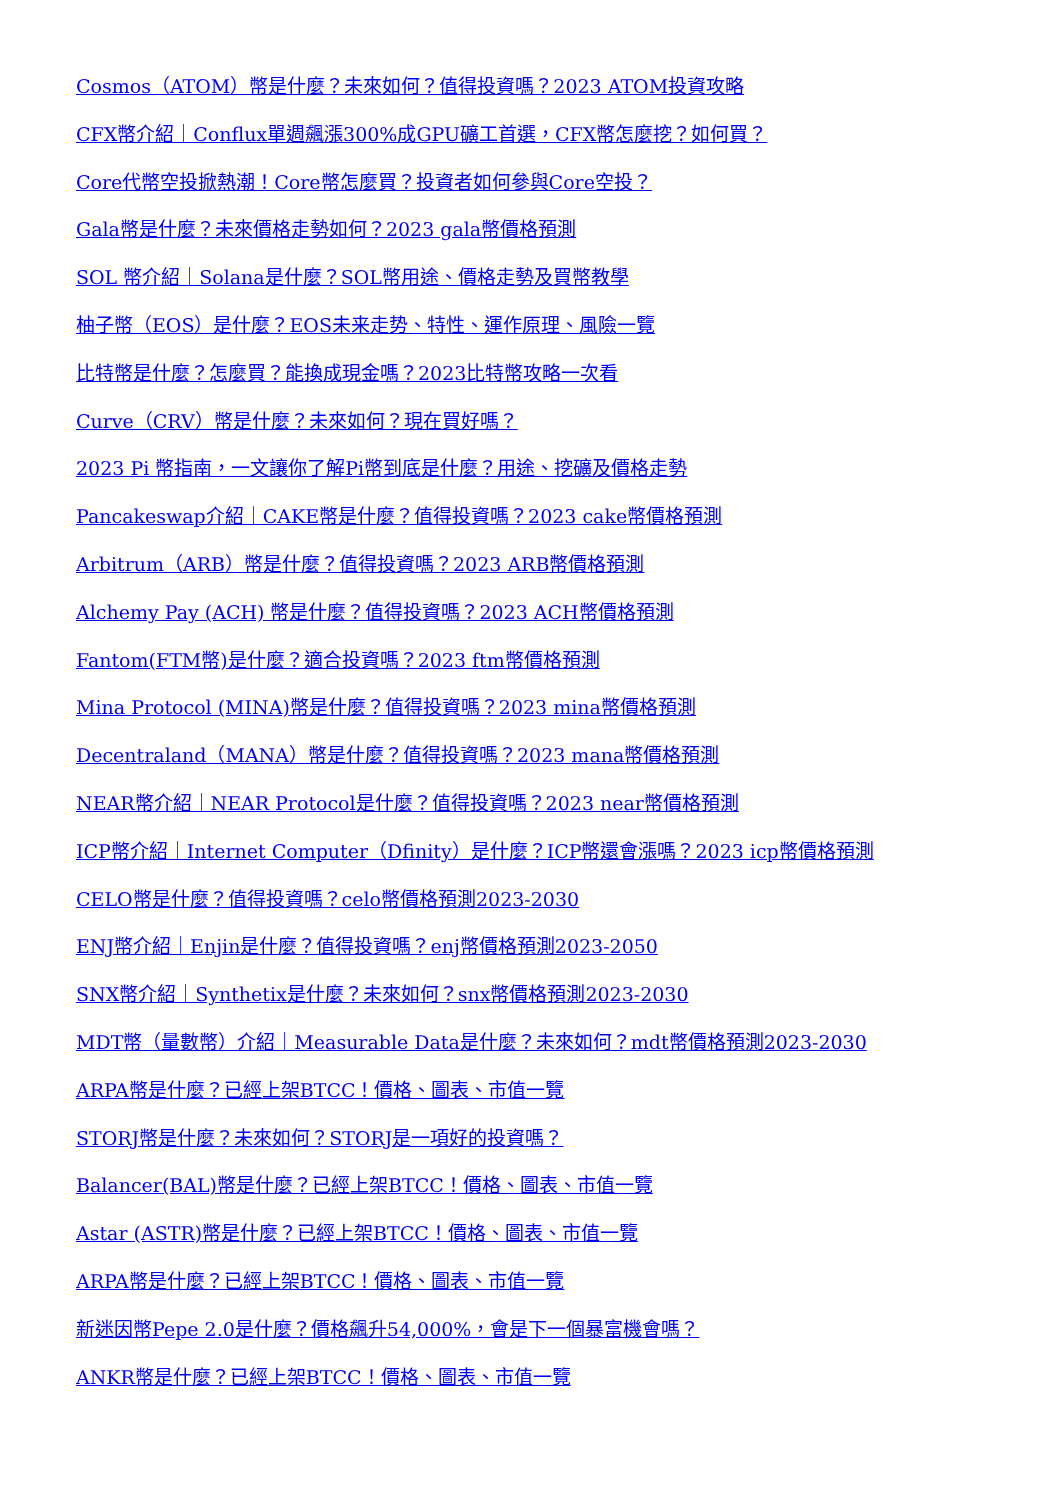Cosmos（ATOM）幣是什麼？未來如何？值得投資嗎？2023 ATOM投資攻略
CFX幣介紹｜Conflux單週飆漲300%成GPU礦工首選，CFX幣怎麼挖？如何買？
Core代幣空投掀熱潮！Core幣怎麼買？投資者如何參與Core空投？
Gala幣是什麼？未來價格走勢如何？2023 gala幣價格預測
SOL 幣介紹｜Solana是什麼？SOL幣用途、價格走勢及買幣教學
柚子幣（EOS）是什麼？EOS未来走势、特性、運作原理、風險一覽
比特幣是什麼？怎麼買？能換成現金嗎？2023比特幣攻略一次看
Curve（CRV）幣是什麼？未來如何？現在買好嗎？
2023 Pi 幣指南，一文讓你了解Pi幣到底是什麼？用途、挖礦及價格走勢
Pancakeswap介紹｜CAKE幣是什麼？值得投資嗎？2023 cake幣價格預測
Arbitrum（ARB）幣是什麼？值得投資嗎？2023 ARB幣價格預測
Alchemy Pay (ACH) 幣是什麼？值得投資嗎？2023 ACH幣價格預測
Fantom(FTM幣)是什麼？適合投資嗎？2023 ftm幣價格預測
Mina Protocol (MINA)幣是什麼？值得投資嗎？2023 mina幣價格預測
Decentraland（MANA）幣是什麼？值得投資嗎？2023 mana幣價格預測
NEAR幣介紹｜NEAR Protocol是什麼？值得投資嗎？2023 near幣價格預測
ICP幣介紹｜Internet Computer（Dfinity）是什麼？ICP幣還會漲嗎？2023 icp幣價格預測
CELO幣是什麼？值得投資嗎？celo幣價格預測2023-2030
ENJ幣介紹｜Enjin是什麼？值得投資嗎？enj幣價格預測2023-2050
SNX幣介紹｜Synthetix是什麼？未來如何？snx幣價格預測2023-2030
MDT幣（量數幣）介紹｜Measurable Data是什麼？未來如何？mdt幣價格預測2023-2030
ARPA幣是什麼？已經上架BTCC！價格、圖表、市值一覽
STORJ幣是什麼？未來如何？STORJ是一項好的投資嗎？
Balancer(BAL)幣是什麼？已經上架BTCC！價格、圖表、市值一覽
Astar (ASTR)幣是什麼？已經上架BTCC！價格、圖表、市值一覽
ARPA幣是什麼？已經上架BTCC！價格、圖表、市值一覽
新迷因幣Pepe 2.0是什麼？價格飆升54,000%，會是下一個暴富機會嗎？
ANKR幣是什麼？已經上架BTCC！價格、圖表、市值一覽